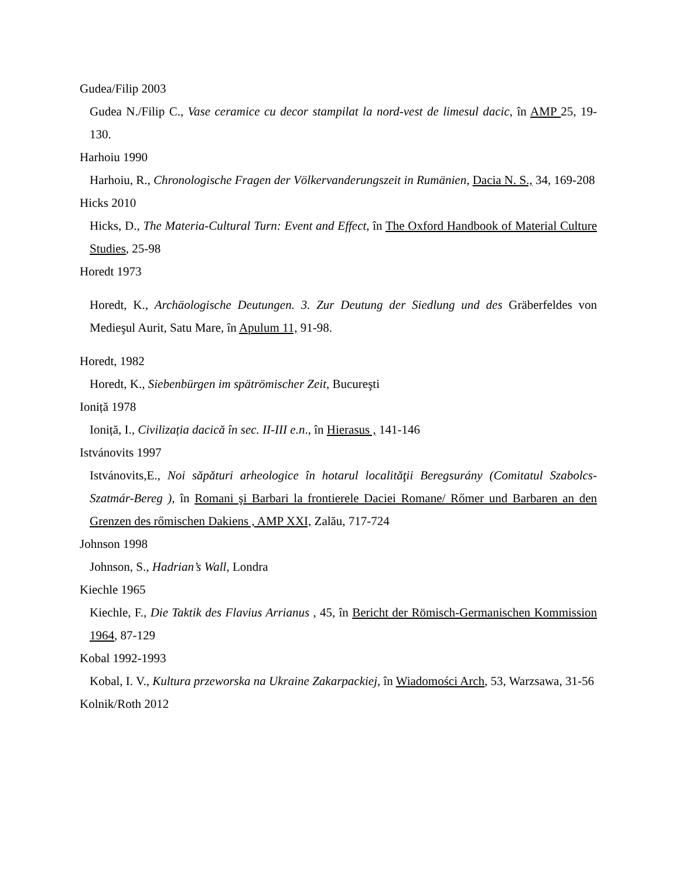Gudea/Filip 2003
Gudea N./Filip C., Vase ceramice cu decor stampilat la nord-vest de limesul dacic, în AMP 25, 19-130.
Harhoiu 1990
Harhoiu, R., Chronologische Fragen der Völkervanderungszeit in Rumänien, Dacia N. S., 34, 169-208
Hicks 2010
Hicks, D., The Materia-Cultural Turn: Event and Effect, în The Oxford Handbook of Material Culture Studies, 25-98
Horedt 1973
Horedt, K., Archäologische Deutungen. 3. Zur Deutung der Siedlung und des Gräberfeldes von Medieşul Aurit, Satu Mare, în Apulum 11, 91-98.
Horedt, 1982
Horedt, K., Siebenbürgen im spätrömischer Zeit, Bucureşti
Ioniță 1978
Ioniță, I., Civilizația dacică în sec. II-III e.n., în Hierasus , 141-146
Istvánovits 1997
Istvánovits,E., Noi săpături arheologice în hotarul localităţii Beregsurány (Comitatul Szabolcs-Szatmár-Bereg ), în Romani şi Barbari la frontierele Daciei Romane/ Rőmer und Barbaren an den Grenzen des rőmischen Dakiens , AMP XXI, Zalău, 717-724
Johnson 1998
Johnson, S., Hadrian’s Wall, Londra
Kiechle 1965
Kiechle, F., Die Taktik des Flavius Arrianus , 45, în Bericht der Römisch-Germanischen Kommission 1964, 87-129
Kobal 1992-1993
Kobal, I. V., Kultura przeworska na Ukraine Zakarpackiej, în Wiadomości Arch, 53, Warzsawa, 31-56
Kolnik/Roth 2012